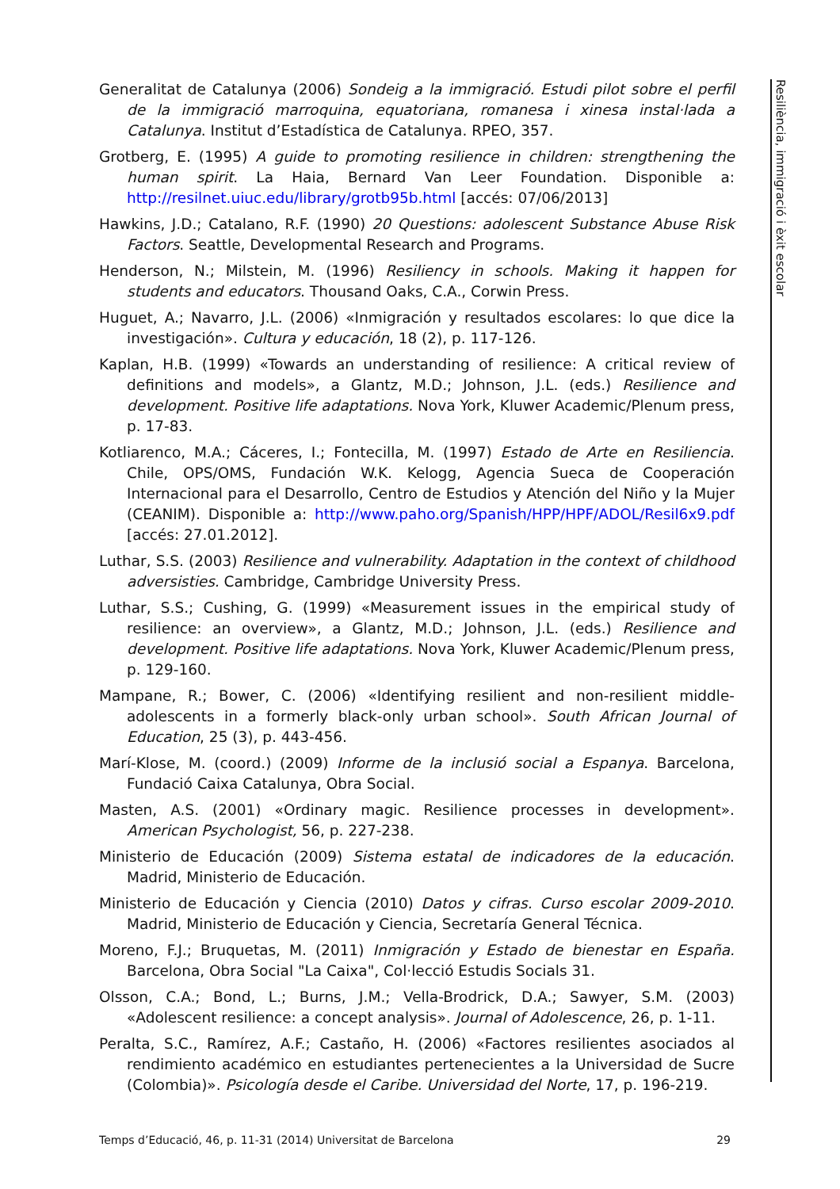Generalitat de Catalunya (2006) Sondeig a la immigració. Estudi pilot sobre el perfil de la immigració marroquina, equatoriana, romanesa i xinesa instal·lada a Catalunya. Institut d’Estadística de Catalunya. RPEO, 357.
Grotberg, E. (1995) A guide to promoting resilience in children: strengthening the human spirit. La Haia, Bernard Van Leer Foundation. Disponible a: http://resilnet.uiuc.edu/library/grotb95b.html [accés: 07/06/2013]
Hawkins, J.D.; Catalano, R.F. (1990) 20 Questions: adolescent Substance Abuse Risk Factors. Seattle, Developmental Research and Programs.
Henderson, N.; Milstein, M. (1996) Resiliency in schools. Making it happen for students and educators. Thousand Oaks, C.A., Corwin Press.
Huguet, A.; Navarro, J.L. (2006) «Inmigración y resultados escolares: lo que dice la investigación». Cultura y educación, 18 (2), p. 117-126.
Kaplan, H.B. (1999) «Towards an understanding of resilience: A critical review of definitions and models», a Glantz, M.D.; Johnson, J.L. (eds.) Resilience and development. Positive life adaptations. Nova York, Kluwer Academic/Plenum press, p. 17-83.
Kotliarenco, M.A.; Cáceres, I.; Fontecilla, M. (1997) Estado de Arte en Resiliencia. Chile, OPS/OMS, Fundación W.K. Kelogg, Agencia Sueca de Cooperación Internacional para el Desarrollo, Centro de Estudios y Atención del Niño y la Mujer (CEANIM). Disponible a: http://www.paho.org/Spanish/HPP/HPF/ADOL/Resil6x9.pdf [accés: 27.01.2012].
Luthar, S.S. (2003) Resilience and vulnerability. Adaptation in the context of childhood adversisties. Cambridge, Cambridge University Press.
Luthar, S.S.; Cushing, G. (1999) «Measurement issues in the empirical study of resilience: an overview», a Glantz, M.D.; Johnson, J.L. (eds.) Resilience and development. Positive life adaptations. Nova York, Kluwer Academic/Plenum press, p. 129-160.
Mampane, R.; Bower, C. (2006) «Identifying resilient and non-resilient middle-adolescents in a formerly black-only urban school». South African Journal of Education, 25 (3), p. 443-456.
Marí-Klose, M. (coord.) (2009) Informe de la inclusió social a Espanya. Barcelona, Fundació Caixa Catalunya, Obra Social.
Masten, A.S. (2001) «Ordinary magic. Resilience processes in development». American Psychologist, 56, p. 227-238.
Ministerio de Educación (2009) Sistema estatal de indicadores de la educación. Madrid, Ministerio de Educación.
Ministerio de Educación y Ciencia (2010) Datos y cifras. Curso escolar 2009-2010. Madrid, Ministerio de Educación y Ciencia, Secretaría General Técnica.
Moreno, F.J.; Bruquetas, M. (2011) Inmigración y Estado de bienestar en España. Barcelona, Obra Social "La Caixa", Col·lecció Estudis Socials 31.
Olsson, C.A.; Bond, L.; Burns, J.M.; Vella-Brodrick, D.A.; Sawyer, S.M. (2003) «Adolescent resilience: a concept analysis». Journal of Adolescence, 26, p. 1-11.
Peralta, S.C., Ramírez, A.F.; Castaño, H. (2006) «Factores resilientes asociados al rendimiento académico en estudiantes pertenecientes a la Universidad de Sucre (Colombia)». Psicología desde el Caribe. Universidad del Norte, 17, p. 196-219.
Resiliència, immigració i èxit escolar
Temps d’Educació, 46, p. 11-31 (2014) Universitat de Barcelona 29